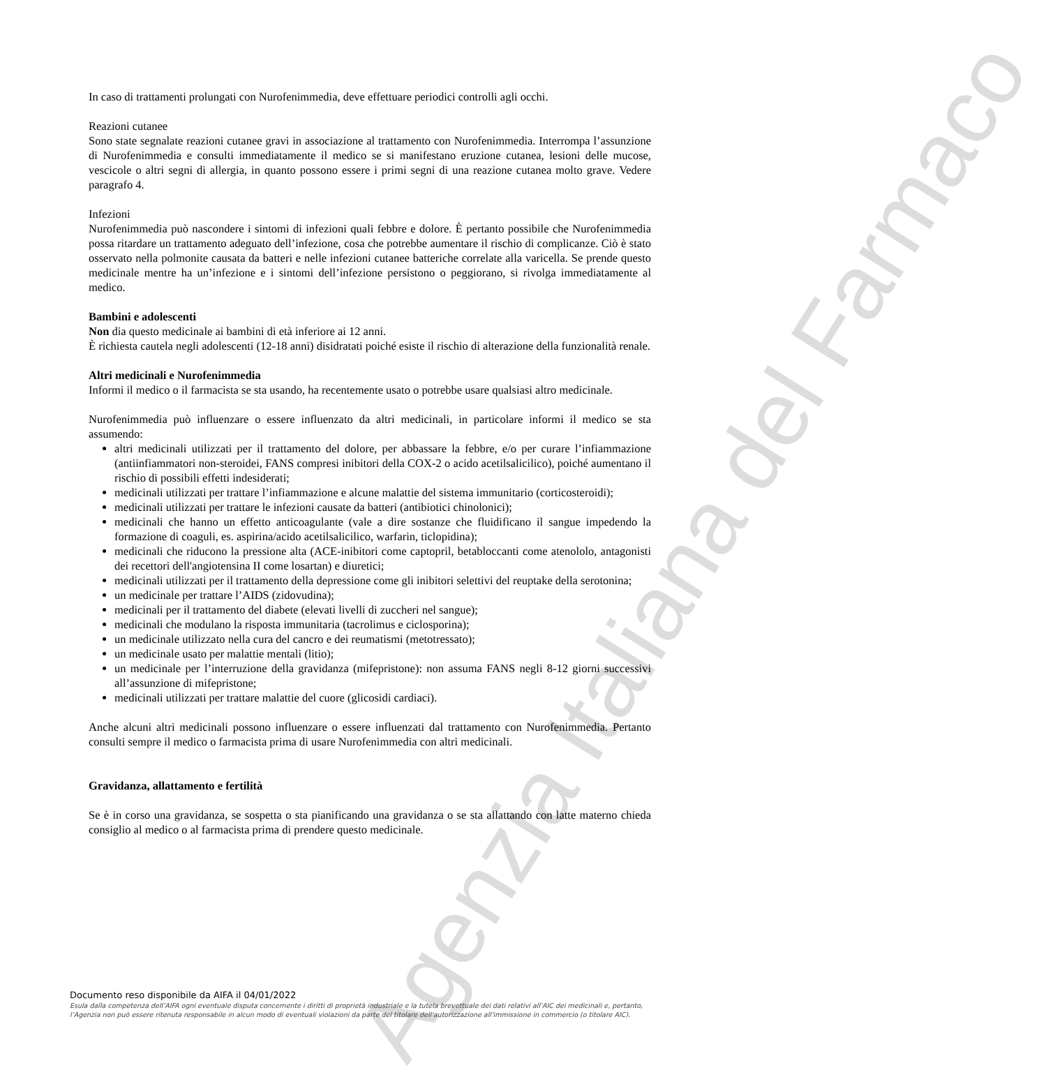Agenzia Italiana del Farmaco
In caso di trattamenti prolungati con Nurofenimmedia, deve effettuare periodici controlli agli occhi.
Reazioni cutanee
Sono state segnalate reazioni cutanee gravi in associazione al trattamento con Nurofenimmedia. Interrompa l’assunzione di Nurofenimmedia e consulti immediatamente il medico se si manifestano eruzione cutanea, lesioni delle mucose, vescicole o altri segni di allergia, in quanto possono essere i primi segni di una reazione cutanea molto grave. Vedere paragrafo 4.
Infezioni
Nurofenimmedia può nascondere i sintomi di infezioni quali febbre e dolore. È pertanto possibile che Nurofenimmedia possa ritardare un trattamento adeguato dell’infezione, cosa che potrebbe aumentare il rischio di complicanze. Ciò è stato osservato nella polmonite causata da batteri e nelle infezioni cutanee batteriche correlate alla varicella. Se prende questo medicinale mentre ha un’infezione e i sintomi dell’infezione persistono o peggiorano, si rivolga immediatamente al medico.
Bambini e adolescenti
Non dia questo medicinale ai bambini di età inferiore ai 12 anni.
È richiesta cautela negli adolescenti (12-18 anni) disidratati poiché esiste il rischio di alterazione della funzionalità renale.
Altri medicinali e Nurofenimmedia
Informi il medico o il farmacista se sta usando, ha recentemente usato o potrebbe usare qualsiasi altro medicinale.
Nurofenimmedia può influenzare o essere influenzato da altri medicinali, in particolare informi il medico se sta assumendo:
altri medicinali utilizzati per il trattamento del dolore, per abbassare la febbre, e/o per curare l’infiammazione (antiinfiammatori non-steroidei, FANS compresi inibitori della COX-2 o acido acetilsalicilico), poiché aumentano il rischio di possibili effetti indesiderati;
medicinali utilizzati per trattare l’infiammazione e alcune malattie del sistema immunitario (corticosteroidi);
medicinali utilizzati per trattare le infezioni causate da batteri (antibiotici chinolonici);
medicinali che hanno un effetto anticoagulante (vale a dire sostanze che fluidificano il sangue impedendo la formazione di coaguli, es. aspirina/acido acetilsalicilico, warfarin, ticlopidina);
medicinali che riducono la pressione alta (ACE-inibitori come captopril, betabloccanti come atenololo, antagonisti dei recettori dell'angiotensina II come losartan) e diuretici;
medicinali utilizzati per il trattamento della depressione come gli inibitori selettivi del reuptake della serotonina;
un medicinale per trattare l’AIDS (zidovudina);
medicinali per il trattamento del diabete (elevati livelli di zuccheri nel sangue);
medicinali che modulano la risposta immunitaria (tacrolimus e ciclosporina);
un medicinale utilizzato nella cura del cancro e dei reumatismi (metotressato);
un medicinale usato per malattie mentali (litio);
un medicinale per l’interruzione della gravidanza (mifepristone): non assuma FANS negli 8-12 giorni successivi all’assunzione di mifepristone;
medicinali utilizzati per trattare malattie del cuore (glicosidi cardiaci).
Anche alcuni altri medicinali possono influenzare o essere influenzati dal trattamento con Nurofenimmedia. Pertanto consulti sempre il medico o farmacista prima di usare Nurofenimmedia con altri medicinali.
Gravidanza, allattamento e fertilità
Se è in corso una gravidanza, se sospetta o sta pianificando una gravidanza o se sta allattando con latte materno chieda consiglio al medico o al farmacista prima di prendere questo medicinale.
Documento reso disponibile da AIFA il 04/01/2022
Esula dalla competenza dell’AIFA ogni eventuale disputa concernente i diritti di proprietà industriale e la tutela brevettuale dei dati relativi all’AIC dei medicinali e, pertanto, l’Agenzia non può essere ritenuta responsabile in alcun modo di eventuali violazioni da parte del titolare dell'autorizzazione all'immissione in commercio (o titolare AIC).